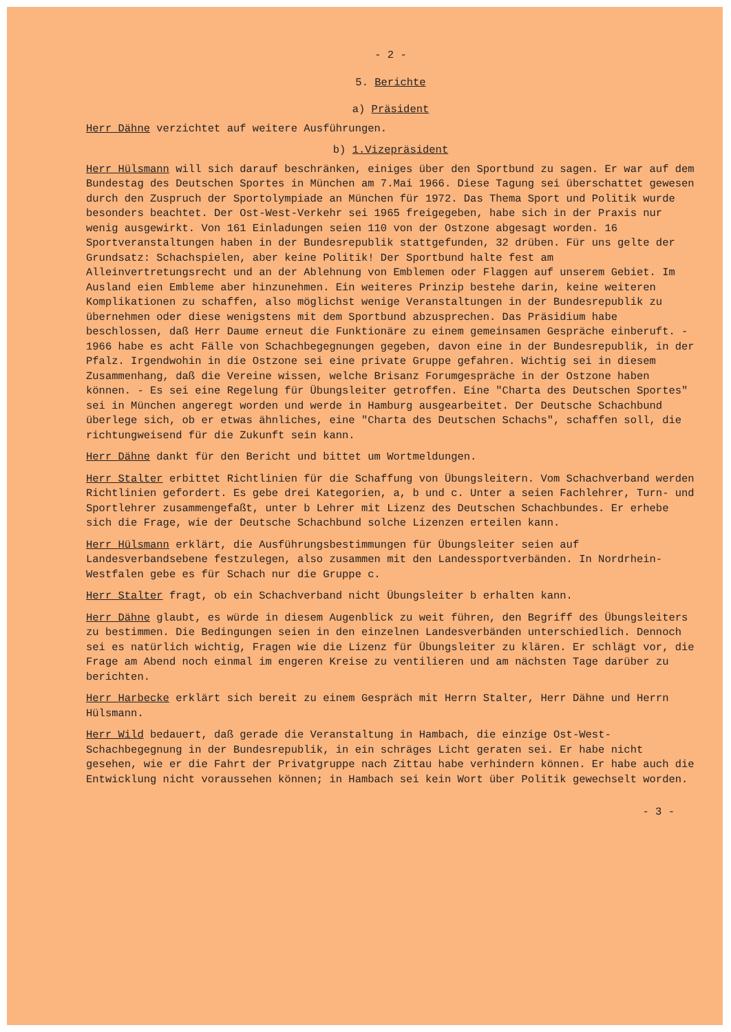- 2 -
5. Berichte
a) Präsident
Herr Dähne verzichtet auf weitere Ausführungen.
b) 1.Vizepräsident
Herr Hülsmann will sich darauf beschränken, einiges über den Sportbund zu sagen. Er war auf dem Bundestag des Deutschen Sportes in München am 7.Mai 1966. Diese Tagung sei überschattet gewesen durch den Zuspruch der Sportolympiade an München für 1972. Das Thema Sport und Politik wurde besonders beachtet. Der Ost-West-Verkehr sei 1965 freigegeben, habe sich in der Praxis nur wenig ausgewirkt. Von 161 Einladungen seien 110 von der Ostzone abgesagt worden. 16 Sportveranstaltungen haben in der Bundesrepublik stattgefunden, 32 drüben. Für uns gelte der Grundsatz: Schachspielen, aber keine Politik! Der Sportbund halte fest am Alleinvertretungsrecht und an der Ablehnung von Emblemen oder Flaggen auf unserem Gebiet. Im Ausland eien Embleme aber hinzunehmen. Ein weiteres Prinzip bestehe darin, keine weiteren Komplikationen zu schaffen, also möglichst wenige Veranstaltungen in der Bundesrepublik zu übernehmen oder diese wenigstens mit dem Sportbund abzusprechen. Das Präsidium habe beschlossen, daß Herr Daume erneut die Funktionäre zu einem gemeinsamen Gespräche einberuft. - 1966 habe es acht Fälle von Schachbegegnungen gegeben, davon eine in der Bundesrepublik, in der Pfalz. Irgendwohin in die Ostzone sei eine private Gruppe gefahren. Wichtig sei in diesem Zusammenhang, daß die Vereine wissen, welche Brisanz Forumgespräche in der Ostzone haben können. - Es sei eine Regelung für Übungsleiter getroffen. Eine "Charta des Deutschen Sportes" sei in München angeregt worden und werde in Hamburg ausgearbeitet. Der Deutsche Schachbund überlege sich, ob er etwas ähnliches, eine "Charta des Deutschen Schachs", schaffen soll, die richtungweisend für die Zukunft sein kann.
Herr Dähne dankt für den Bericht und bittet um Wortmeldungen.
Herr Stalter erbittet Richtlinien für die Schaffung von Übungsleitern. Vom Schachverband werden Richtlinien gefordert. Es gebe drei Kategorien, a, b und c. Unter a seien Fachlehrer, Turn- und Sportlehrer zusammengefaßt, unter b Lehrer mit Lizenz des Deutschen Schachbundes. Er erhebe sich die Frage, wie der Deutsche Schachbund solche Lizenzen erteilen kann.
Herr Hülsmann erklärt, die Ausführungsbestimmungen für Übungsleiter seien auf Landesverbandsebene festzulegen, also zusammen mit den Landessportverbänden. In Nordrhein-Westfalen gebe es für Schach nur die Gruppe c.
Herr Stalter fragt, ob ein Schachverband nicht Übungsleiter b erhalten kann.
Herr Dähne glaubt, es würde in diesem Augenblick zu weit führen, den Begriff des Übungsleiters zu bestimmen. Die Bedingungen seien in den einzelnen Landesverbänden unterschiedlich. Dennoch sei es natürlich wichtig, Fragen wie die Lizenz für Übungsleiter zu klären. Er schlägt vor, die Frage am Abend noch einmal im engeren Kreise zu ventilieren und am nächsten Tage darüber zu berichten.
Herr Harbecke erklärt sich bereit zu einem Gespräch mit Herrn Stalter, Herr Dähne und Herrn Hülsmann.
Herr Wild bedauert, daß gerade die Veranstaltung in Hambach, die einzige Ost-West-Schachbegegnung in der Bundesrepublik, in ein schräges Licht geraten sei. Er habe nicht gesehen, wie er die Fahrt der Privatgruppe nach Zittau habe verhindern können. Er habe auch die Entwicklung nicht voraussehen können; in Hambach sei kein Wort über Politik gewechselt worden.
- 3 -